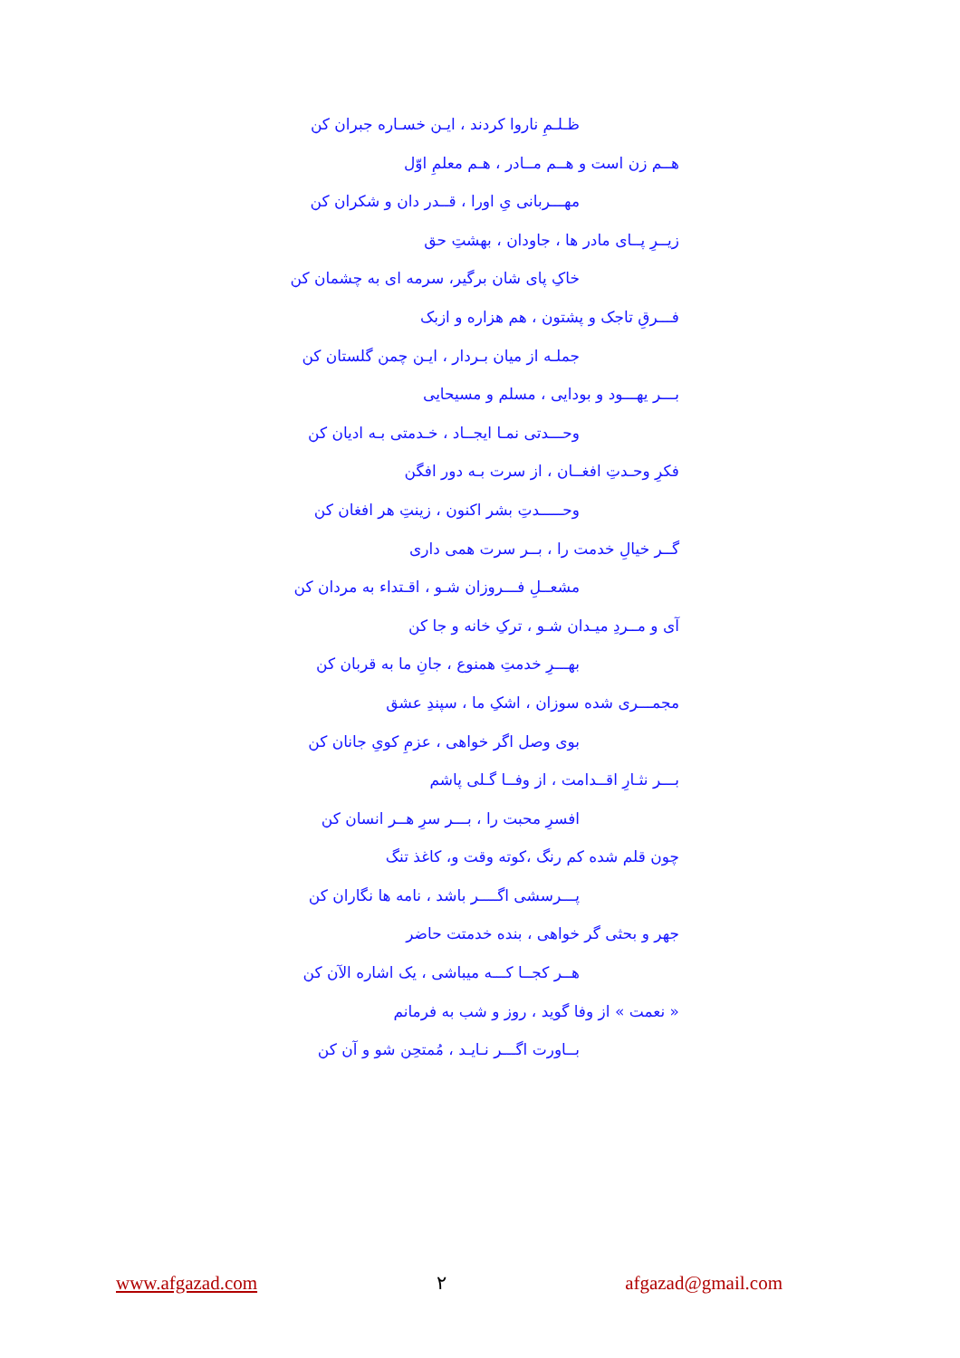ظـلـمِ ناروا کردند ، ایـن خسـاره جبران کن
هــم زن است و هــم مــادر ، هـم معلمِ اوّل
مهـــربانی یِ اورا ، قــدر دان و شکران کن
زیــرِ پــای مادر ها ، جاودان ، بهشتِ حق
خاکِ پای شان برگیر، سرمه ای به چشمان کن
فـــرقِ تاجک و پشتون ، هم هزاره و ازبک
جملـه از میان بـردار ، ایـن چمن گلستان کن
بـــر یهـــود و بودایی ، مسلم و مسیحایی
وحـــدتی نمـا ایجــاد ، خـدمتی بـه ادیان کن
فکرِ وحـدتِ افغــان ، از سرت بـه دور افگن
وحـــــدتِ بشر اکنون ، زینتِ هر افغان کن
گــر خیالِ خدمت را ، بــر سرت همی داری
مشعــلِ فـــروزان شـو ، اقـتداء به مردان کن
آی و مــردِ میـدان شـو ، ترکِ خانه و جا کن
بهـــرِ خدمتِ همنوع ، جانِ ما به قربان کن
مجمـــری شده سوزان ، اشکِ ما ، سپندِ عشق
بوی وصل اگر خواهی ، عزمِ کویِ جانان کن
بـــر نثـارِ اقــدامت ، از وفــا گـلی پاشم
افسرِ محبت را ، بـــر سرِ هــر انسان کن
چون قلم شده کم رنگ ،کوته وقت و، کاغذ تنگ
پـــرسشی اگــــر باشد ، نامه ها نگاران کن
جهر و بحثی گر خواهی ، بنده خدمتت حاضر
هــر کجــا کـــه میباشی ، یک اشاره الآن کن
« نعمت » از وفا گوید ، روز و شب به فرمانم
بــاورت اگـــر نـایـد ، مُمتحِن شو و آن کن
www.afgazad.com ۲ afgazad@gmail.com